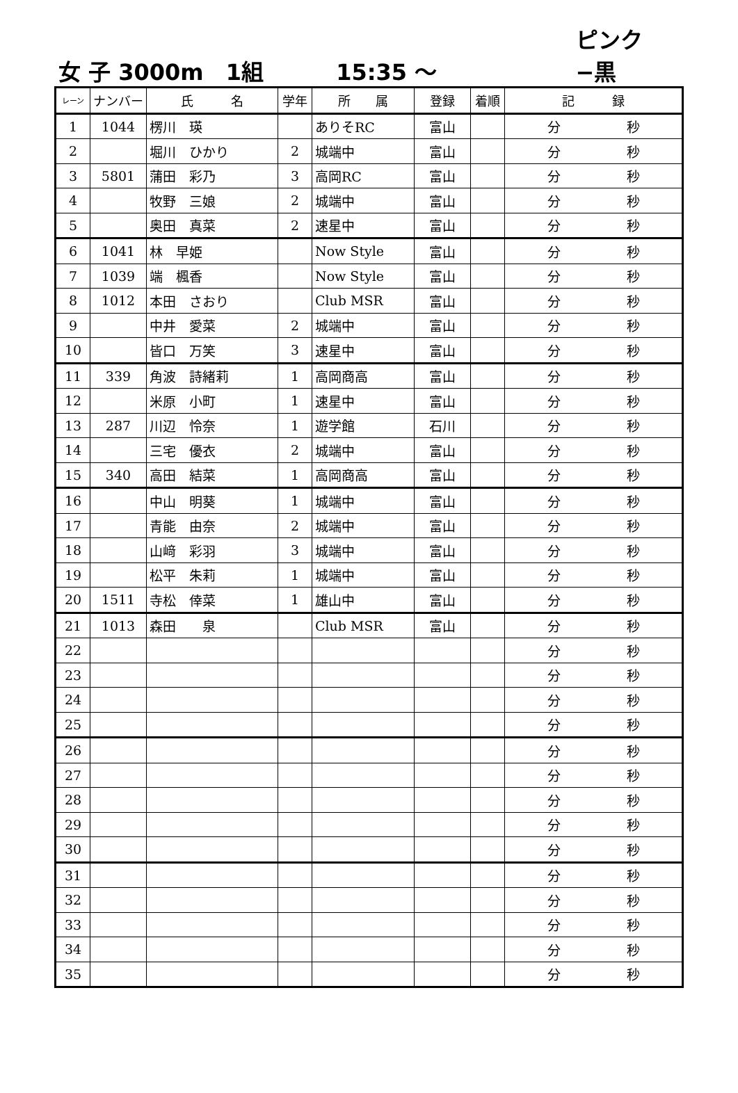女 子 3000m　1組 15:35 ～ ピンク−黒
| レーン | ナンバー | 氏 名 | 学年 | 所 属 | 登録 | 着順 | 記 録 |
| --- | --- | --- | --- | --- | --- | --- | --- |
| 1 | 1044 | 楞川 瑛 | | ありそRC | 富山 | | 分 秒 |
| 2 | | 堀川 ひかり | 2 | 城端中 | 富山 | | 分 秒 |
| 3 | 5801 | 蒲田 彩乃 | 3 | 高岡RC | 富山 | | 分 秒 |
| 4 | | 牧野 三娘 | 2 | 城端中 | 富山 | | 分 秒 |
| 5 | | 奥田 真菜 | 2 | 速星中 | 富山 | | 分 秒 |
| 6 | 1041 | 林 早姫 | | Now Style | 富山 | | 分 秒 |
| 7 | 1039 | 端 楓香 | | Now Style | 富山 | | 分 秒 |
| 8 | 1012 | 本田 さおり | | Club MSR | 富山 | | 分 秒 |
| 9 | | 中井 愛菜 | 2 | 城端中 | 富山 | | 分 秒 |
| 10 | | 皆口 万笑 | 3 | 速星中 | 富山 | | 分 秒 |
| 11 | 339 | 角波 詩緒莉 | 1 | 高岡商高 | 富山 | | 分 秒 |
| 12 | | 米原 小町 | 1 | 速星中 | 富山 | | 分 秒 |
| 13 | 287 | 川辺 怜奈 | 1 | 遊学館 | 石川 | | 分 秒 |
| 14 | | 三宅 優衣 | 2 | 城端中 | 富山 | | 分 秒 |
| 15 | 340 | 高田 結菜 | 1 | 高岡商高 | 富山 | | 分 秒 |
| 16 | | 中山 明葵 | 1 | 城端中 | 富山 | | 分 秒 |
| 17 | | 青能 由奈 | 2 | 城端中 | 富山 | | 分 秒 |
| 18 | | 山﨑 彩羽 | 3 | 城端中 | 富山 | | 分 秒 |
| 19 | | 松平 朱莉 | 1 | 城端中 | 富山 | | 分 秒 |
| 20 | 1511 | 寺松 倖菜 | 1 | 雄山中 | 富山 | | 分 秒 |
| 21 | 1013 | 森田 泉 | | Club MSR | 富山 | | 分 秒 |
| 22 | | | | | | | 分 秒 |
| 23 | | | | | | | 分 秒 |
| 24 | | | | | | | 分 秒 |
| 25 | | | | | | | 分 秒 |
| 26 | | | | | | | 分 秒 |
| 27 | | | | | | | 分 秒 |
| 28 | | | | | | | 分 秒 |
| 29 | | | | | | | 分 秒 |
| 30 | | | | | | | 分 秒 |
| 31 | | | | | | | 分 秒 |
| 32 | | | | | | | 分 秒 |
| 33 | | | | | | | 分 秒 |
| 34 | | | | | | | 分 秒 |
| 35 | | | | | | | 分 秒 |